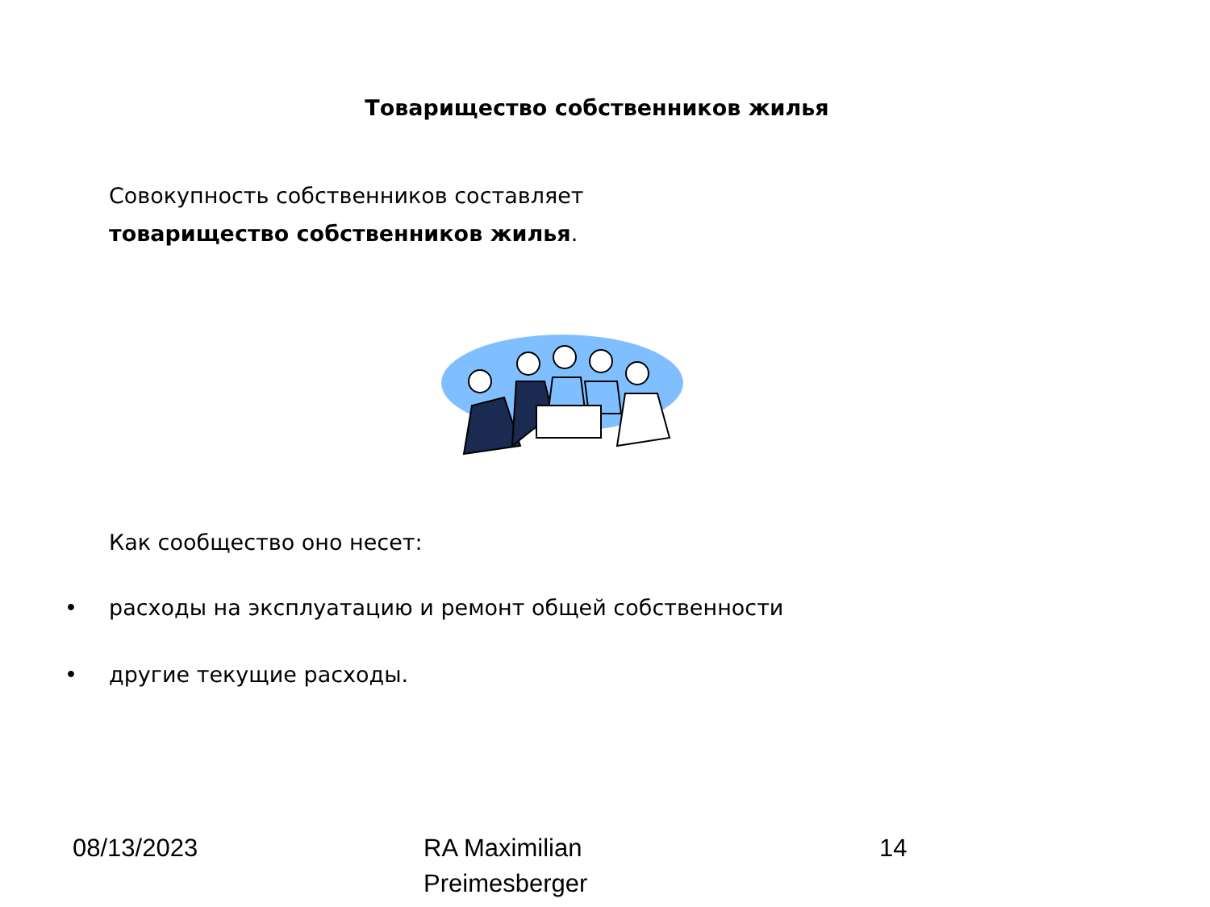Товарищество собственников жилья
Совокупность собственников составляет
товарищество собственников жилья.
Как сообщество оно несет:
• расходы на эксплуатацию и ремонт общей собственности
• другие текущие расходы.
08/13/2023 RA Maximilian
Preimesberger
14